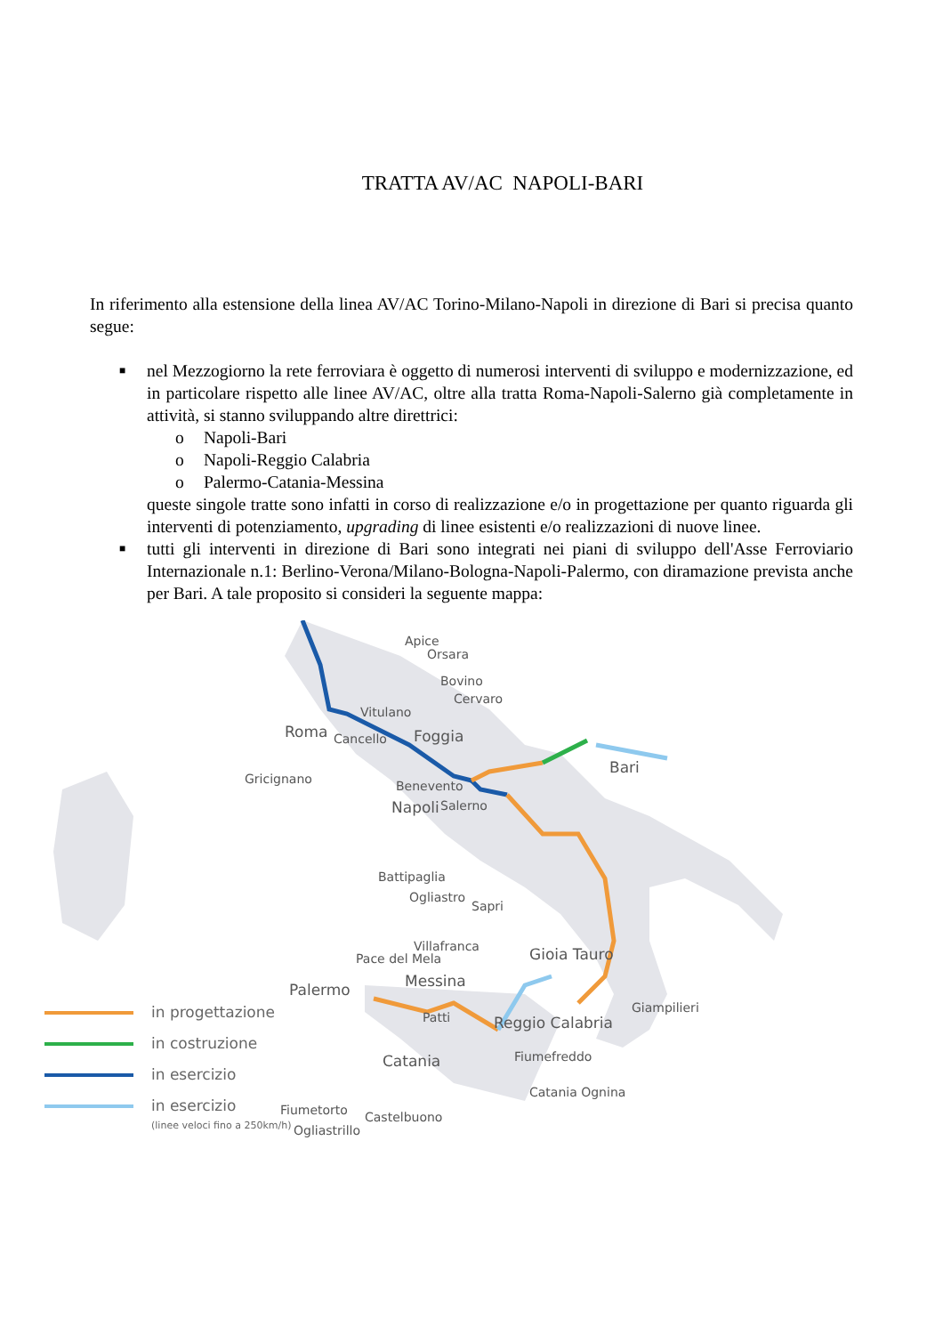TRATTA AV/AC NAPOLI-BARI
In riferimento alla estensione della linea AV/AC Torino-Milano-Napoli in direzione di Bari si precisa quanto segue:
■ nel Mezzogiorno la rete ferroviara è oggetto di numerosi interventi di sviluppo e modernizzazione, ed in particolare rispetto alle linee AV/AC, oltre alla tratta Roma-Napoli-Salerno già completamente in attività, si stanno sviluppando altre direttrici:
o Napoli-Bari
o Napoli-Reggio Calabria
o Palermo-Catania-Messina
queste singole tratte sono infatti in corso di realizzazione e/o in progettazione per quanto riguarda gli interventi di potenziamento, upgrading di linee esistenti e/o realizzazioni di nuove linee.
■ tutti gli interventi in direzione di Bari sono integrati nei piani di sviluppo dell'Asse Ferroviario Internazionale n.1: Berlino-Verona/Milano-Bologna-Napoli-Palermo, con diramazione prevista anche per Bari. A tale proposito si consideri la seguente mappa:
Apice
Orsara
Bovino
Cervaro
Vitulano
Roma Cancello Foggia
Bari
Gricignano Benevento
Napoli Salerno
Battipaglia
Ogliastro
Sapri
Villafranca
Pace del Mela Gioia Tauro
Messina Palermo
Giampilieri
Patti Reggio Calabria
Fiumefreddo Catania
Catania Ognina
Fiumetorto Castelbuono
Ogliastrillo
in progettazione
in costruzione
in esercizio
in esercizio
(linee veloci fino a 250km/h)